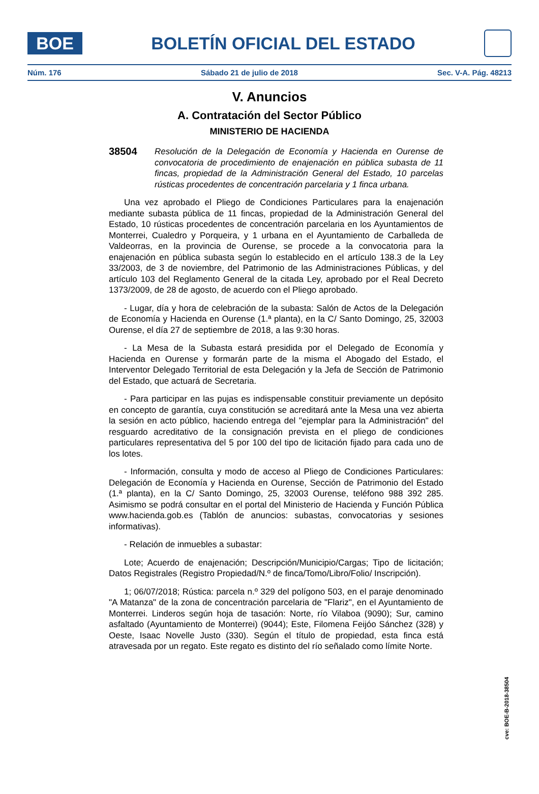BOE
BOLETÍN OFICIAL DEL ESTADO
Núm. 176 Sábado 21 de julio de 2018 Sec. V-A. Pág. 48213
V. Anuncios
A. Contratación del Sector Público
MINISTERIO DE HACIENDA
38504 Resolución de la Delegación de Economía y Hacienda en Ourense de convocatoria de procedimiento de enajenación en pública subasta de 11 fincas, propiedad de la Administración General del Estado, 10 parcelas rústicas procedentes de concentración parcelaria y 1 finca urbana.
Una vez aprobado el Pliego de Condiciones Particulares para la enajenación mediante subasta pública de 11 fincas, propiedad de la Administración General del Estado, 10 rústicas procedentes de concentración parcelaria en los Ayuntamientos de Monterrei, Cualedro y Porqueira, y 1 urbana en el Ayuntamiento de Carballeda de Valdeorras, en la provincia de Ourense, se procede a la convocatoria para la enajenación en pública subasta según lo establecido en el artículo 138.3 de la Ley 33/2003, de 3 de noviembre, del Patrimonio de las Administraciones Públicas, y del artículo 103 del Reglamento General de la citada Ley, aprobado por el Real Decreto 1373/2009, de 28 de agosto, de acuerdo con el Pliego aprobado.
- Lugar, día y hora de celebración de la subasta: Salón de Actos de la Delegación de Economía y Hacienda en Ourense (1.ª planta), en la C/ Santo Domingo, 25, 32003 Ourense, el día 27 de septiembre de 2018, a las 9:30 horas.
- La Mesa de la Subasta estará presidida por el Delegado de Economía y Hacienda en Ourense y formarán parte de la misma el Abogado del Estado, el Interventor Delegado Territorial de esta Delegación y la Jefa de Sección de Patrimonio del Estado, que actuará de Secretaria.
- Para participar en las pujas es indispensable constituir previamente un depósito en concepto de garantía, cuya constitución se acreditará ante la Mesa una vez abierta la sesión en acto público, haciendo entrega del "ejemplar para la Administración" del resguardo acreditativo de la consignación prevista en el pliego de condiciones particulares representativa del 5 por 100 del tipo de licitación fijado para cada uno de los lotes.
- Información, consulta y modo de acceso al Pliego de Condiciones Particulares: Delegación de Economía y Hacienda en Ourense, Sección de Patrimonio del Estado (1.ª planta), en la C/ Santo Domingo, 25, 32003 Ourense, teléfono 988 392 285. Asimismo se podrá consultar en el portal del Ministerio de Hacienda y Función Pública www.hacienda.gob.es (Tablón de anuncios: subastas, convocatorias y sesiones informativas).
- Relación de inmuebles a subastar:
Lote; Acuerdo de enajenación; Descripción/Municipio/Cargas; Tipo de licitación; Datos Registrales (Registro Propiedad/N.º de finca/Tomo/Libro/Folio/ Inscripción).
1; 06/07/2018; Rústica: parcela n.º 329 del polígono 503, en el paraje denominado "A Matanza" de la zona de concentración parcelaria de "Flariz", en el Ayuntamiento de Monterrei. Linderos según hoja de tasación: Norte, río Vilaboa (9090); Sur, camino asfaltado (Ayuntamiento de Monterrei) (9044); Este, Filomena Feijóo Sánchez (328) y Oeste, Isaac Novelle Justo (330). Según el título de propiedad, esta finca está atravesada por un regato. Este regato es distinto del río señalado como límite Norte.
cve: BOE-B-2018-38504